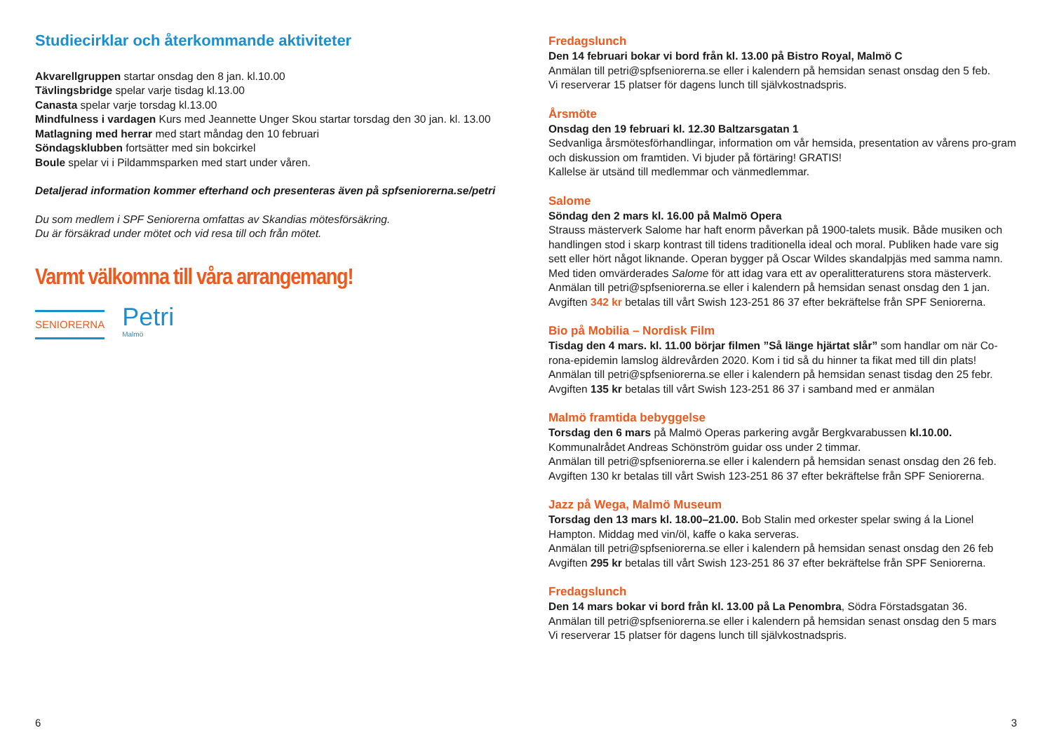Studiecirklar och återkommande aktiviteter
Akvarellgruppen startar onsdag den 8 jan. kl.10.00
Tävlingsbridge spelar varje tisdag kl.13.00
Canasta spelar varje torsdag kl.13.00
Mindfulness i vardagen Kurs med Jeannette Unger Skou startar torsdag den 30 jan. kl. 13.00
Matlagning med herrar med start måndag den 10 februari
Söndagsklubben fortsätter med sin bokcirkel
Boule spelar vi i Pildammsparken med start under våren.
Detaljerad information kommer efterhand och presenteras även på spfseniorerna.se/petri
Du som medlem i SPF Seniorerna omfattas av Skandias mötesförsäkring.
Du är försäkrad under mötet och vid resa till och från mötet.
Varmt välkomna till våra arrangemang!
SENIORERNA
Petri
Malmö
6
Fredagslunch
Den 14 februari bokar vi bord från kl. 13.00 på Bistro Royal, Malmö C
Anmälan till petri@spfseniorerna.se eller i kalendern på hemsidan senast onsdag den 5 feb.
Vi reserverar 15 platser för dagens lunch till självkostnadspris.
Årsmöte
Onsdag den 19 februari kl. 12.30 Baltzarsgatan 1
Sedvanliga årsmötesförhandlingar, information om vår hemsida, presentation av vårens pro-gram och diskussion om framtiden. Vi bjuder på förtäring! GRATIS!
Kallelse är utsänd till medlemmar och vänmedlemmar.
Salome
Söndag den 2 mars kl. 16.00 på Malmö Opera
Strauss mästerverk Salome har haft enorm påverkan på 1900-talets musik. Både musiken och handlingen stod i skarp kontrast till tidens traditionella ideal och moral. Publiken hade vare sig sett eller hört något liknande. Operan bygger på Oscar Wildes skandalpjäs med samma namn. Med tiden omvärderades Salome för att idag vara ett av operalitteraturens stora mästerverk.
Anmälan till petri@spfseniorerna.se eller i kalendern på hemsidan senast onsdag den 1 jan.
Avgiften 342 kr betalas till vårt Swish 123-251 86 37 efter bekräftelse från SPF Seniorerna.
Bio på Mobilia – Nordisk Film
Tisdag den 4 mars. kl. 11.00 börjar filmen ”Så länge hjärtat slår” som handlar om när Co-rona-epidemin lamslog äldrevården 2020. Kom i tid så du hinner ta fikat med till din plats!
Anmälan till petri@spfseniorerna.se eller i kalendern på hemsidan senast tisdag den 25 febr.
Avgiften 135 kr betalas till vårt Swish 123-251 86 37 i samband med er anmälan
Malmö framtida bebyggelse
Torsdag den 6 mars på Malmö Operas parkering avgår Bergkvarabussen kl.10.00.
Kommunalrådet Andreas Schönström guidar oss under 2 timmar.
Anmälan till petri@spfseniorerna.se eller i kalendern på hemsidan senast onsdag den 26 feb.
Avgiften 130 kr betalas till vårt Swish 123-251 86 37 efter bekräftelse från SPF Seniorerna.
Jazz på Wega, Malmö Museum
Torsdag den 13 mars kl. 18.00–21.00. Bob Stalin med orkester spelar swing á la Lionel Hampton. Middag med vin/öl, kaffe o kaka serveras.
Anmälan till petri@spfseniorerna.se eller i kalendern på hemsidan senast onsdag den 26 feb
Avgiften 295 kr betalas till vårt Swish 123-251 86 37 efter bekräftelse från SPF Seniorerna.
Fredagslunch
Den 14 mars bokar vi bord från kl. 13.00 på La Penombra, Södra Förstadsgatan 36.
Anmälan till petri@spfseniorerna.se eller i kalendern på hemsidan senast onsdag den 5 mars
Vi reserverar 15 platser för dagens lunch till självkostnadspris.
3